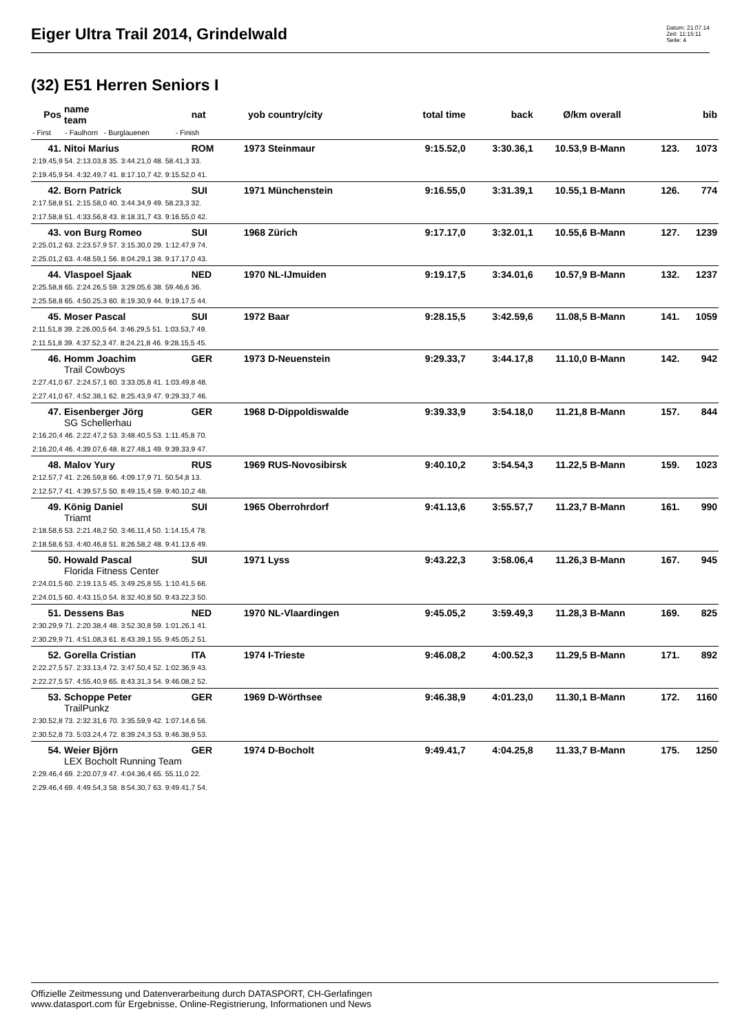Eiger Ultra Trail 2014, Grindelwald
Datum: 21.07.14
Zeit: 11:15:11
Seite: 4
(32) E51 Herren Seniors I
| Pos | name team | nat | yob | country/city | total time | back | Ø/km | overall | | bib |
| --- | --- | --- | --- | --- | --- | --- | --- | --- | --- | --- |
| - First - Faulhorn - Burglauenen - Finish | | | | | | | | | | |
| 41. | Nitoi Marius | ROM | 1973 | Steinmaur | 9:15.52,0 | 3:30.36,1 | 10.53,9 | B-Mann | 123. | 1073 |
| 2:19.45,9 54. 2:13.03,8 35. 3:44.21,0 48. 58.41,3 33. | | | | | | | | | | |
| 2:19.45,9 54. 4:32.49,7 41. 8:17.10,7 42. 9:15.52,0 41. | | | | | | | | | | |
| 42. | Born Patrick | SUI | 1971 | Münchenstein | 9:16.55,0 | 3:31.39,1 | 10.55,1 | B-Mann | 126. | 774 |
| 2:17.58,8 51. 2:15.58,0 40. 3:44.34,9 49. 58.23,3 32. | | | | | | | | | | |
| 2:17.58,8 51. 4:33.56,8 43. 8:18.31,7 43. 9:16.55,0 42. | | | | | | | | | | |
| 43. | von Burg Romeo | SUI | 1968 | Zürich | 9:17.17,0 | 3:32.01,1 | 10.55,6 | B-Mann | 127. | 1239 |
| 2:25.01,2 63. 2:23.57,9 57. 3:15.30,0 29. 1:12.47,9 74. | | | | | | | | | | |
| 2:25.01,2 63. 4:48.59,1 56. 8:04.29,1 38. 9:17.17,0 43. | | | | | | | | | | |
| 44. | Vlaspoel Sjaak | NED | 1970 | NL-IJmuiden | 9:19.17,5 | 3:34.01,6 | 10.57,9 | B-Mann | 132. | 1237 |
| 2:25.58,8 65. 2:24.26,5 59. 3:29.05,6 38. 59.46,6 36. | | | | | | | | | | |
| 2:25.58,8 65. 4:50.25,3 60. 8:19.30,9 44. 9:19.17,5 44. | | | | | | | | | | |
| 45. | Moser Pascal | SUI | 1972 | Baar | 9:28.15,5 | 3:42.59,6 | 11.08,5 | B-Mann | 141. | 1059 |
| 2:11.51,8 39. 2:26.00,5 64. 3:46.29,5 51. 1:03.53,7 49. | | | | | | | | | | |
| 2:11.51,8 39. 4:37.52,3 47. 8:24.21,8 46. 9:28.15,5 45. | | | | | | | | | | |
| 46. | Homm Joachim | GER | 1973 | D-Neuenstein | 9:29.33,7 | 3:44.17,8 | 11.10,0 | B-Mann | 142. | 942 |
| | Trail Cowboys | | | | | | | | | |
| 2:27.41,0 67. 2:24.57,1 60. 3:33.05,8 41. 1:03.49,8 48. | | | | | | | | | | |
| 2:27.41,0 67. 4:52.38,1 62. 8:25.43,9 47. 9:29.33,7 46. | | | | | | | | | | |
| 47. | Eisenberger Jörg | GER | 1968 | D-Dippoldiswalde | 9:39.33,9 | 3:54.18,0 | 11.21,8 | B-Mann | 157. | 844 |
| | SG Schellerhau | | | | | | | | | |
| 2:16.20,4 46. 2:22.47,2 53. 3:48.40,5 53. 1:11.45,8 70. | | | | | | | | | | |
| 2:16.20,4 46. 4:39.07,6 48. 8:27.48,1 49. 9:39.33,9 47. | | | | | | | | | | |
| 48. | Malov Yury | RUS | 1969 | RUS-Novosibirsk | 9:40.10,2 | 3:54.54,3 | 11.22,5 | B-Mann | 159. | 1023 |
| 2:12.57,7 41. 2:26.59,8 66. 4:09.17,9 71. 50.54,8 13. | | | | | | | | | | |
| 2:12.57,7 41. 4:39.57,5 50. 8:49.15,4 59. 9:40.10,2 48. | | | | | | | | | | |
| 49. | König Daniel | SUI | 1965 | Oberrohrdorf | 9:41.13,6 | 3:55.57,7 | 11.23,7 | B-Mann | 161. | 990 |
| | Triamt | | | | | | | | | |
| 2:18.58,6 53. 2:21.48,2 50. 3:46.11,4 50. 1:14.15,4 78. | | | | | | | | | | |
| 2:18.58,6 53. 4:40.46,8 51. 8:26.58,2 48. 9:41.13,6 49. | | | | | | | | | | |
| 50. | Howald Pascal | SUI | 1971 | Lyss | 9:43.22,3 | 3:58.06,4 | 11.26,3 | B-Mann | 167. | 945 |
| | Florida Fitness Center | | | | | | | | | |
| 2:24.01,5 60. 2:19.13,5 45. 3:49.25,8 55. 1:10.41,5 66. | | | | | | | | | | |
| 2:24.01,5 60. 4:43.15,0 54. 8:32.40,8 50. 9:43.22,3 50. | | | | | | | | | | |
| 51. | Dessens Bas | NED | 1970 | NL-Vlaardingen | 9:45.05,2 | 3:59.49,3 | 11.28,3 | B-Mann | 169. | 825 |
| 2:30.29,9 71. 2:20.38,4 48. 3:52.30,8 59. 1:01.26,1 41. | | | | | | | | | | |
| 2:30.29,9 71. 4:51.08,3 61. 8:43.39,1 55. 9:45.05,2 51. | | | | | | | | | | |
| 52. | Gorella Cristian | ITA | 1974 | I-Trieste | 9:46.08,2 | 4:00.52,3 | 11.29,5 | B-Mann | 171. | 892 |
| 2:22.27,5 57. 2:33.13,4 72. 3:47.50,4 52. 1:02.36,9 43. | | | | | | | | | | |
| 2:22.27,5 57. 4:55.40,9 65. 8:43.31,3 54. 9:46.08,2 52. | | | | | | | | | | |
| 53. | Schoppe Peter | GER | 1969 | D-Wörthsee | 9:46.38,9 | 4:01.23,0 | 11.30,1 | B-Mann | 172. | 1160 |
| | TrailPunkz | | | | | | | | | |
| 2:30.52,8 73. 2:32.31,6 70. 3:35.59,9 42. 1:07.14,6 56. | | | | | | | | | | |
| 2:30.52,8 73. 5:03.24,4 72. 8:39.24,3 53. 9:46.38,9 53. | | | | | | | | | | |
| 54. | Weier Björn | GER | 1974 | D-Bocholt | 9:49.41,7 | 4:04.25,8 | 11.33,7 | B-Mann | 175. | 1250 |
| | LEX Bocholt Running Team | | | | | | | | | |
| 2:29.46,4 69. 2:20.07,9 47. 4:04.36,4 65. 55.11,0 22. | | | | | | | | | | |
| 2:29.46,4 69. 4:49.54,3 58. 8:54.30,7 63. 9:49.41,7 54. | | | | | | | | | | |
Offizielle Zeitmessung und Datenverarbeitung durch DATASPORT, CH-Gerlafingen
www.datasport.com für Ergebnisse, Online-Registrierung, Informationen und News